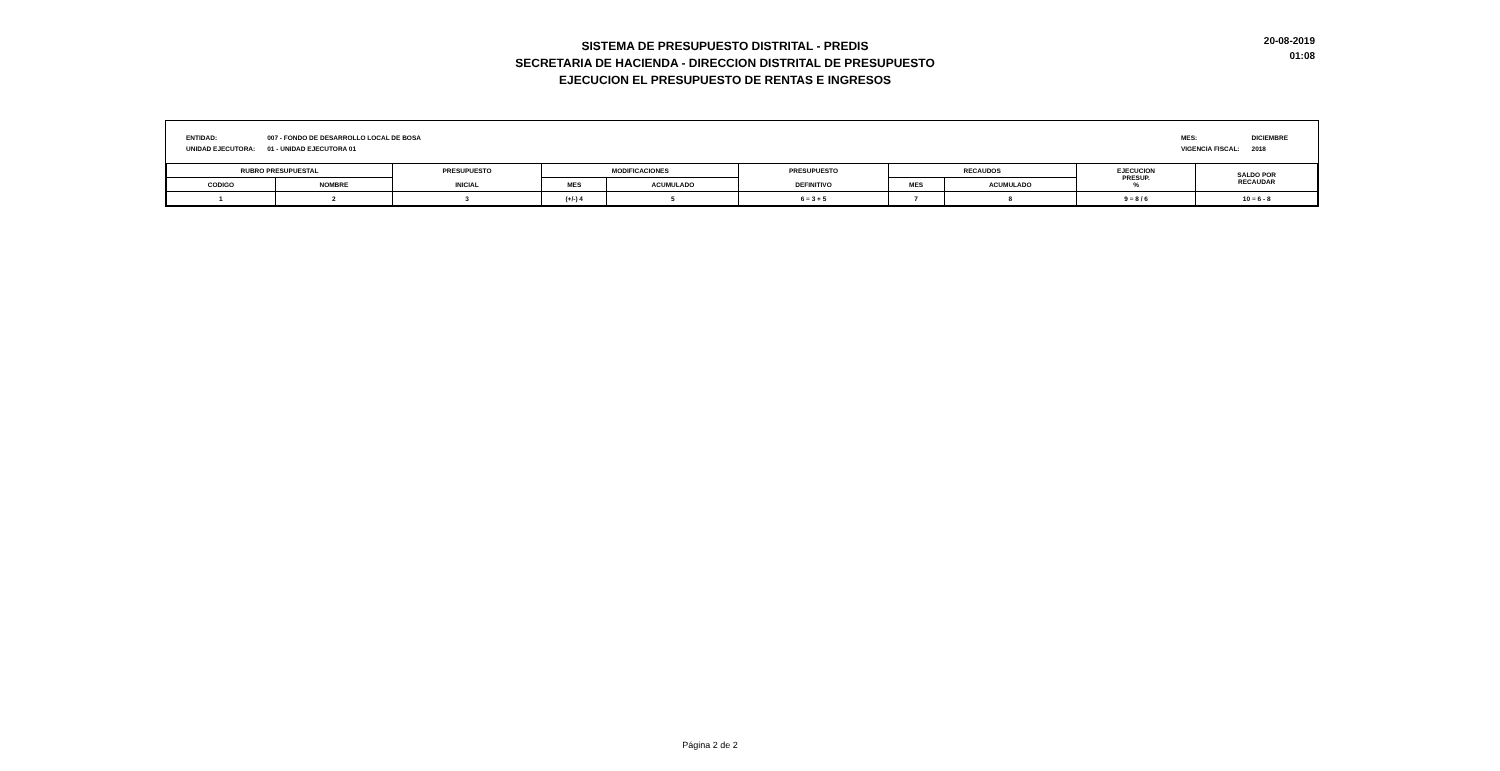SISTEMA DE PRESUPUESTO DISTRITAL - PREDIS
SECRETARIA DE HACIENDA - DIRECCION DISTRITAL DE PRESUPUESTO
EJECUCION EL PRESUPUESTO DE RENTAS E INGRESOS
20-08-2019
01:08
| ENTIDAD: | 007 - FONDO DE DESARROLLO LOCAL DE BOSA |
| UNIDAD EJECUTORA: | 01 - UNIDAD EJECUTORA 01 |
| MES: | DICIEMBRE |
| VIGENCIA FISCAL: | 2018 |
| RUBRO PRESUPUESTAL | | PRESUPUESTO INICIAL | MODIFICACIONES | | PRESUPUESTO DEFINITIVO | RECAUDOS | | EJECUCION PRESUP. % | SALDO POR RECAUDAR |
| --- | --- | --- | --- | --- | --- | --- | --- | --- | --- |
| CODIGO | NOMBRE | | MES | ACUMULADO | | MES | ACUMULADO | | |
| 1 | 2 | 3 | (+/-) 4 | 5 | 6 = 3 + 5 | 7 | 8 | 9 = 8 / 6 | 10 = 6 - 8 |
Página 2 de 2